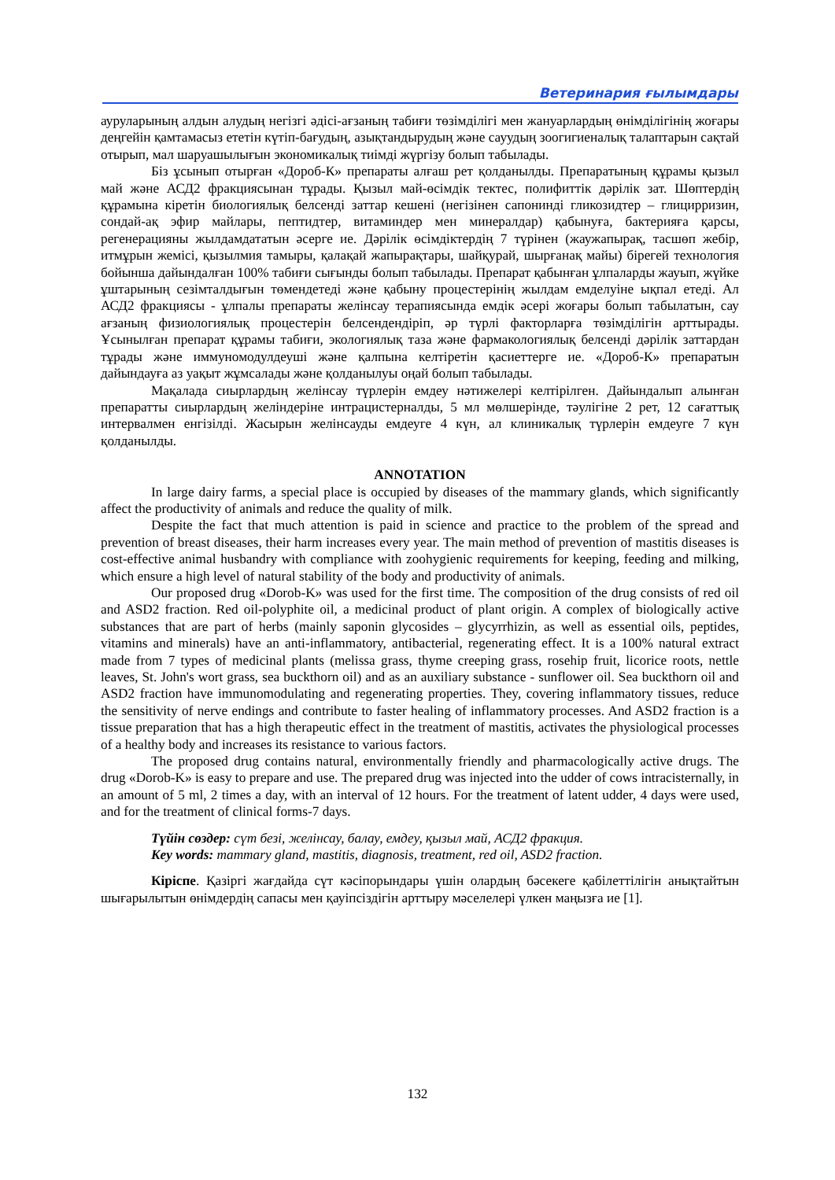Ветеринария ғылымдары
ауруларының алдын алудың негізгі әдісі-ағзаның табиғи төзімділігі мен жануарлардың өнімділігінің жоғары деңгейін қамтамасыз ететін күтіп-бағудың, азықтандырудың және сауудың зоогигиеналық талаптарын сақтай отырып, мал шаруашылығын экономикалық тиімді жүргізу болып табылады.
Біз ұсынып отырған «Дороб-К» препараты алғаш рет қолданылды. Препаратының құрамы қызыл май және АСД2 фракциясынан тұрады. Қызыл май-өсімдік тектес, полифиттік дәрілік зат. Шөптердің құрамына кіретін биологиялық белсенді заттар кешені (негізінен сапонинді гликозидтер – глицирризин, сондай-ақ эфир майлары, пептидтер, витаминдер мен минералдар) қабынуға, бактерияға қарсы, регенерацияны жылдамдататын әсерге ие. Дәрілік өсімдіктердің 7 түрінен (жаужапырақ, тасшөп жебір, итмұрын жемісі, қызылмия тамыры, қалақай жапырақтары, шайқурай, шырғанақ майы) бірегей технология бойынша дайындалған 100% табиғи сығынды болып табылады. Препарат қабынған ұлпаларды жауып, жүйке ұштарының сезімталдығын төмендетеді және қабыну процестерінің жылдам емделуіне ықпал етеді. Ал АСД2 фракциясы - ұлпалы препараты желінсау терапиясында емдік әсері жоғары болып табылатын, сау ағзаның физиологиялық процестерін белсендендіріп, әр түрлі факторларға төзімділігін арттырады. Ұсынылған препарат құрамы табиғи, экологиялық таза және фармакологиялық белсенді дәрілік заттардан тұрады және иммуномодулдеуші және қалпына келтіретін қасиеттерге ие. «Дороб-К» препаратын дайындауға аз уақыт жұмсалады және қолданылуы оңай болып табылады.
Мақалада сиырлардың желінсау түрлерін емдеу нәтижелері келтірілген. Дайындалып алынған препаратты сиырлардың желіндеріне интрацистерналды, 5 мл мөлшерінде, тәулігіне 2 рет, 12 сағаттық интервалмен енгізілді. Жасырын желінсауды емдеуге 4 күн, ал клиникалық түрлерін емдеуге 7 күн қолданылды.
ANNOTATION
In large dairy farms, a special place is occupied by diseases of the mammary glands, which significantly affect the productivity of animals and reduce the quality of milk.
Despite the fact that much attention is paid in science and practice to the problem of the spread and prevention of breast diseases, their harm increases every year. The main method of prevention of mastitis diseases is cost-effective animal husbandry with compliance with zoohygienic requirements for keeping, feeding and milking, which ensure a high level of natural stability of the body and productivity of animals.
Our proposed drug «Dorob-K» was used for the first time. The composition of the drug consists of red oil and ASD2 fraction. Red oil-polyphite oil, a medicinal product of plant origin. A complex of biologically active substances that are part of herbs (mainly saponin glycosides – glycyrrhizin, as well as essential oils, peptides, vitamins and minerals) have an anti-inflammatory, antibacterial, regenerating effect. It is a 100% natural extract made from 7 types of medicinal plants (melissa grass, thyme creeping grass, rosehip fruit, licorice roots, nettle leaves, St. John's wort grass, sea buckthorn oil) and as an auxiliary substance - sunflower oil. Sea buckthorn oil and ASD2 fraction have immunomodulating and regenerating properties. They, covering inflammatory tissues, reduce the sensitivity of nerve endings and contribute to faster healing of inflammatory processes. And ASD2 fraction is a tissue preparation that has a high therapeutic effect in the treatment of mastitis, activates the physiological processes of a healthy body and increases its resistance to various factors.
The proposed drug contains natural, environmentally friendly and pharmacologically active drugs. The drug «Dorob-K» is easy to prepare and use. The prepared drug was injected into the udder of cows intracisternally, in an amount of 5 ml, 2 times a day, with an interval of 12 hours. For the treatment of latent udder, 4 days were used, and for the treatment of clinical forms-7 days.
Түйін сөздер: сүт безі, желінсау, балау, емдеу, қызыл май, АСД2 фракция.
Key words: mammary gland, mastitis, diagnosis, treatment, red oil, ASD2 fraction.
Кіріспе. Қазіргі жағдайда сүт кәсіпорындары үшін олардың бәсекеге қабілеттілігін анықтайтын шығарылытын өнімдердің сапасы мен қауіпсіздігін арттыру мәселелері үлкен маңызға ие [1].
132